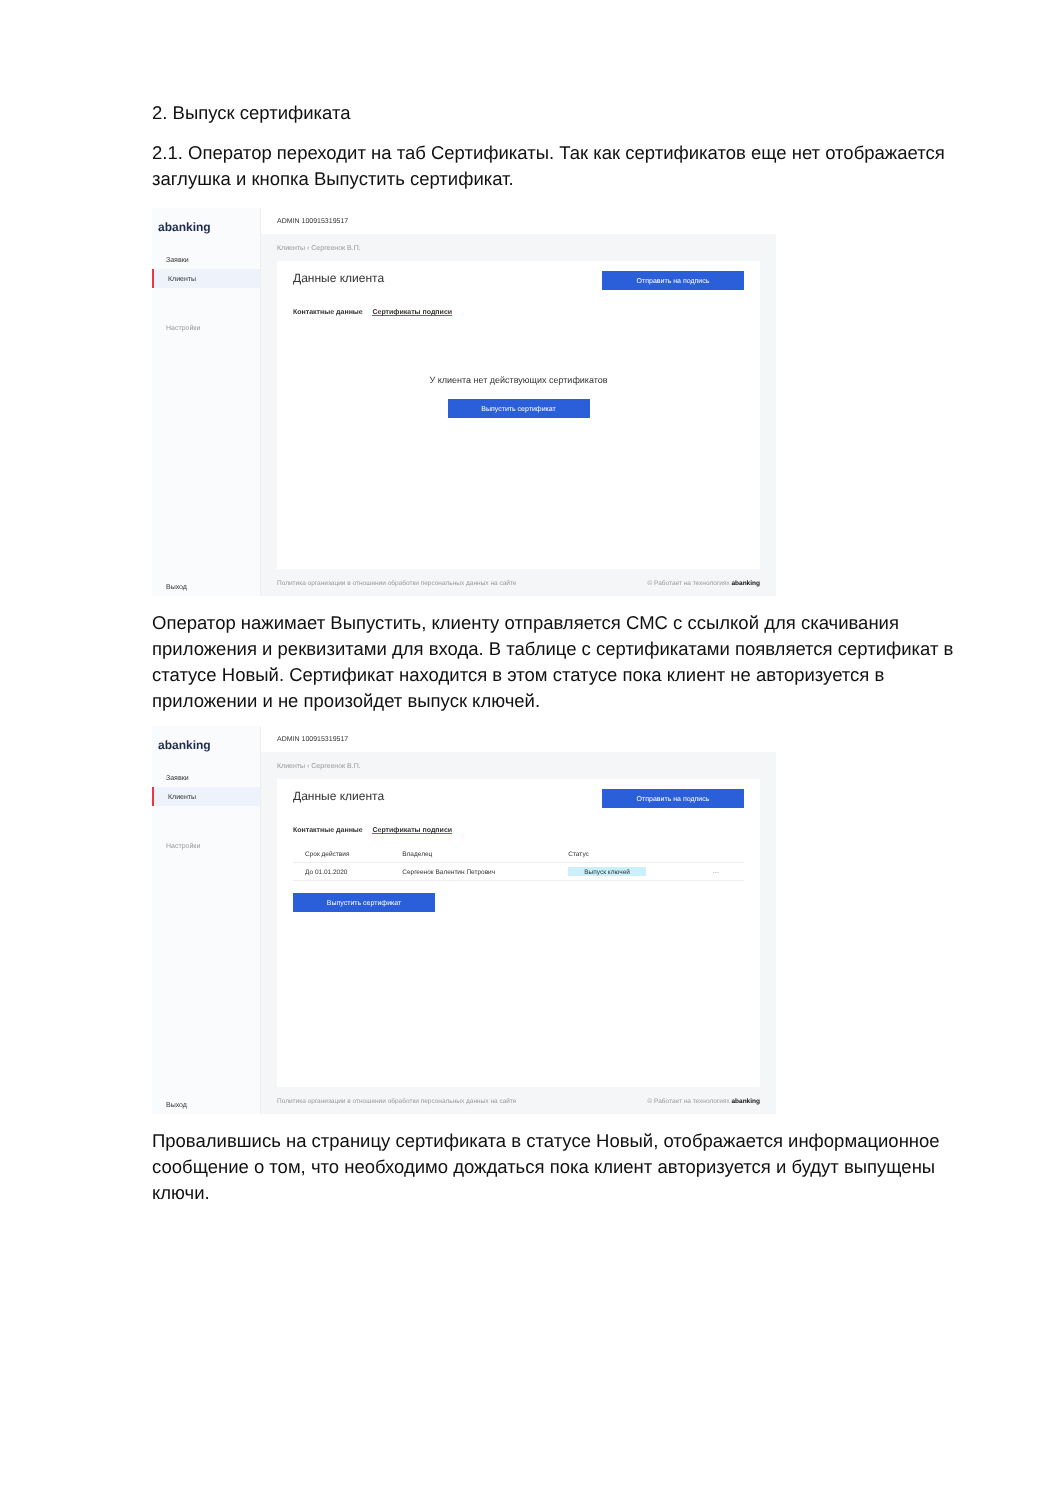2. Выпуск сертификата
2.1. Оператор переходит на таб Сертификаты. Так как сертификатов еще нет отображается заглушка и кнопка Выпустить сертификат.
abanking
Заявки
Клиенты
Настройки
Выход
ADMIN 100915319517
Клиенты ‹ Сергеенок В.П.
Данные клиента
Отправить на подпись
Контактные данные Сертификаты подписи
У клиента нет действующих сертификатов
Выпустить сертификат
Политика организации в отношении обработки персональных данных на сайте © Работает на технологиях abanking
Оператор нажимает Выпустить, клиенту отправляется СМС с ссылкой для скачивания приложения и реквизитами для входа. В таблице с сертификатами появляется сертификат в статусе Новый. Сертификат находится в этом статусе пока клиент не авторизуется в приложении и не произойдет выпуск ключей.
abanking
Заявки
Клиенты
Настройки
Выход
ADMIN 100915319517
Клиенты ‹ Сергеенок В.П.
Данные клиента
Отправить на подпись
Контактные данные Сертификаты подписи
| Срок действия | Владелец | Статус | |
| --- | --- | --- | --- |
| До 01.01.2020 | Сергеенок Валентин Петрович | Выпуск ключей | ··· |
Выпустить сертификат
Политика организации в отношении обработки персональных данных на сайте © Работает на технологиях abanking
Провалившись на страницу сертификата в статусе Новый, отображается информационное сообщение о том, что необходимо дождаться пока клиент авторизуется и будут выпущены ключи.